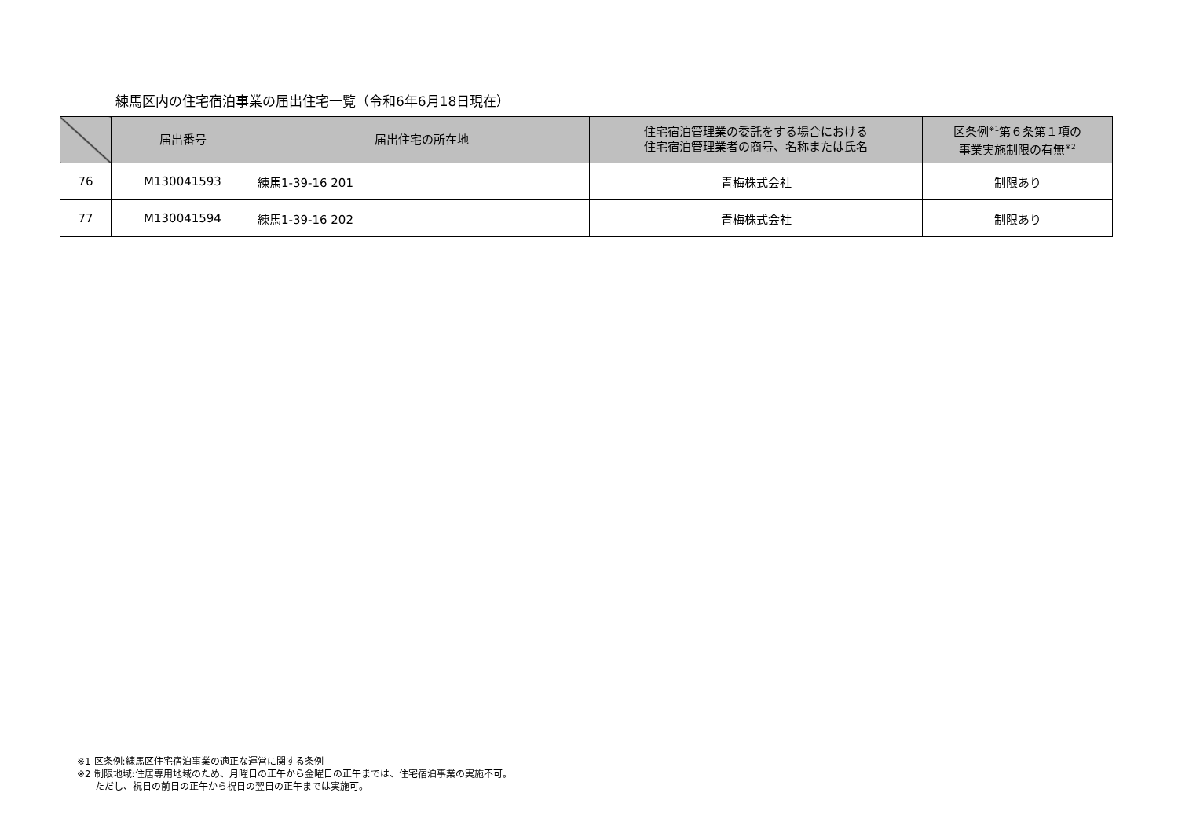練馬区内の住宅宿泊事業の届出住宅一覧（令和6年6月18日現在）
| | 届出番号 | 届出住宅の所在地 | 住宅宿泊管理業の委託をする場合における 住宅宿泊管理業者の商号、名称または氏名 | 区条例<sup>※1</sup>第６条第１項の 事業実施制限の有無<sup>※2</sup> |
| --- | --- | --- | --- | --- |
| 76 | M130041593 | 練馬1-39-16 201 | 青梅株式会社 | 制限あり |
| 77 | M130041594 | 練馬1-39-16 202 | 青梅株式会社 | 制限あり |
※1 区条例:練馬区住宅宿泊事業の適正な運営に関する条例
※2 制限地域:住居専用地域のため、月曜日の正午から金曜日の正午までは、住宅宿泊事業の実施不可。
ただし、祝日の前日の正午から祝日の翌日の正午までは実施可。